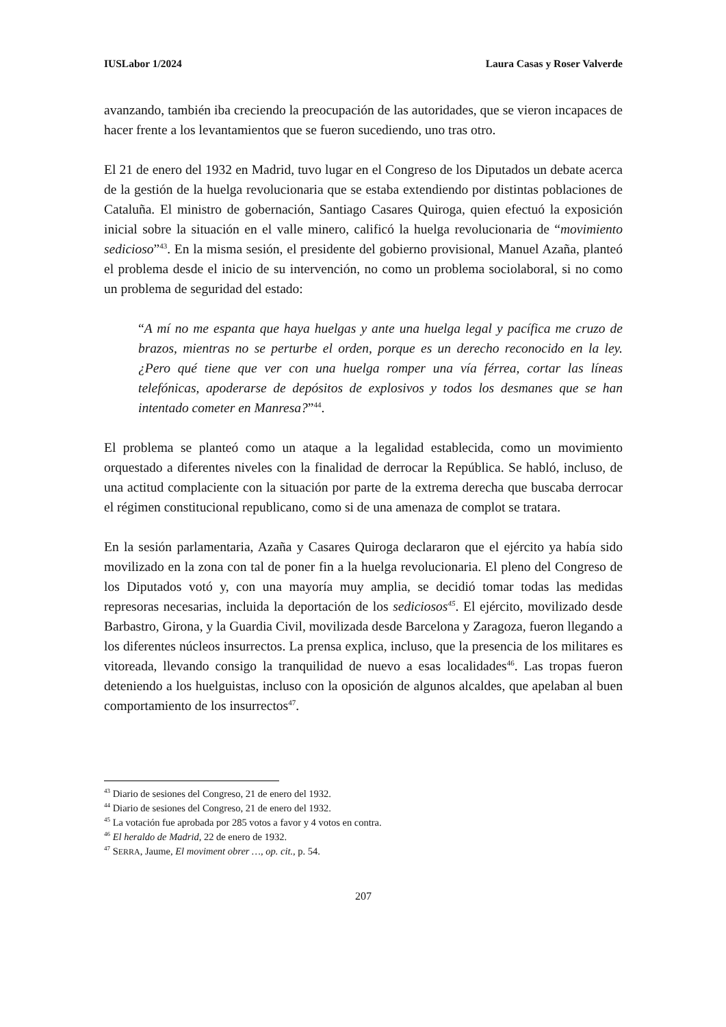IUSLabor 1/2024 Laura Casas y Roser Valverde
avanzando, también iba creciendo la preocupación de las autoridades, que se vieron incapaces de hacer frente a los levantamientos que se fueron sucediendo, uno tras otro.
El 21 de enero del 1932 en Madrid, tuvo lugar en el Congreso de los Diputados un debate acerca de la gestión de la huelga revolucionaria que se estaba extendiendo por distintas poblaciones de Cataluña. El ministro de gobernación, Santiago Casares Quiroga, quien efectuó la exposición inicial sobre la situación en el valle minero, calificó la huelga revolucionaria de “movimiento sedicioso”<sup>43</sup>. En la misma sesión, el presidente del gobierno provisional, Manuel Azaña, planteó el problema desde el inicio de su intervención, no como un problema sociolaboral, si no como un problema de seguridad del estado:
“A mí no me espanta que haya huelgas y ante una huelga legal y pacífica me cruzo de brazos, mientras no se perturbe el orden, porque es un derecho reconocido en la ley. ¿Pero qué tiene que ver con una huelga romper una vía férrea, cortar las líneas telefónicas, apoderarse de depósitos de explosivos y todos los desmanes que se han intentado cometer en Manresa?”<sup>44</sup>.
El problema se planteó como un ataque a la legalidad establecida, como un movimiento orquestado a diferentes niveles con la finalidad de derrocar la República. Se habló, incluso, de una actitud complaciente con la situación por parte de la extrema derecha que buscaba derrocar el régimen constitucional republicano, como si de una amenaza de complot se tratara.
En la sesión parlamentaria, Azaña y Casares Quiroga declararon que el ejército ya había sido movilizado en la zona con tal de poner fin a la huelga revolucionaria. El pleno del Congreso de los Diputados votó y, con una mayoría muy amplia, se decidió tomar todas las medidas represoras necesarias, incluida la deportación de los sediciosos<sup>45</sup>. El ejército, movilizado desde Barbastro, Girona, y la Guardia Civil, movilizada desde Barcelona y Zaragoza, fueron llegando a los diferentes núcleos insurrectos. La prensa explica, incluso, que la presencia de los militares es vitoreada, llevando consigo la tranquilidad de nuevo a esas localidades<sup>46</sup>. Las tropas fueron deteniendo a los huelguistas, incluso con la oposición de algunos alcaldes, que apelaban al buen comportamiento de los insurrectos<sup>47</sup>.
<sup>43</sup> Diario de sesiones del Congreso, 21 de enero del 1932.
<sup>44</sup> Diario de sesiones del Congreso, 21 de enero del 1932.
<sup>45</sup> La votación fue aprobada por 285 votos a favor y 4 votos en contra.
<sup>46</sup> El heraldo de Madrid, 22 de enero de 1932.
<sup>47</sup> SERRA, Jaume, El moviment obrer …, op. cit., p. 54.
207